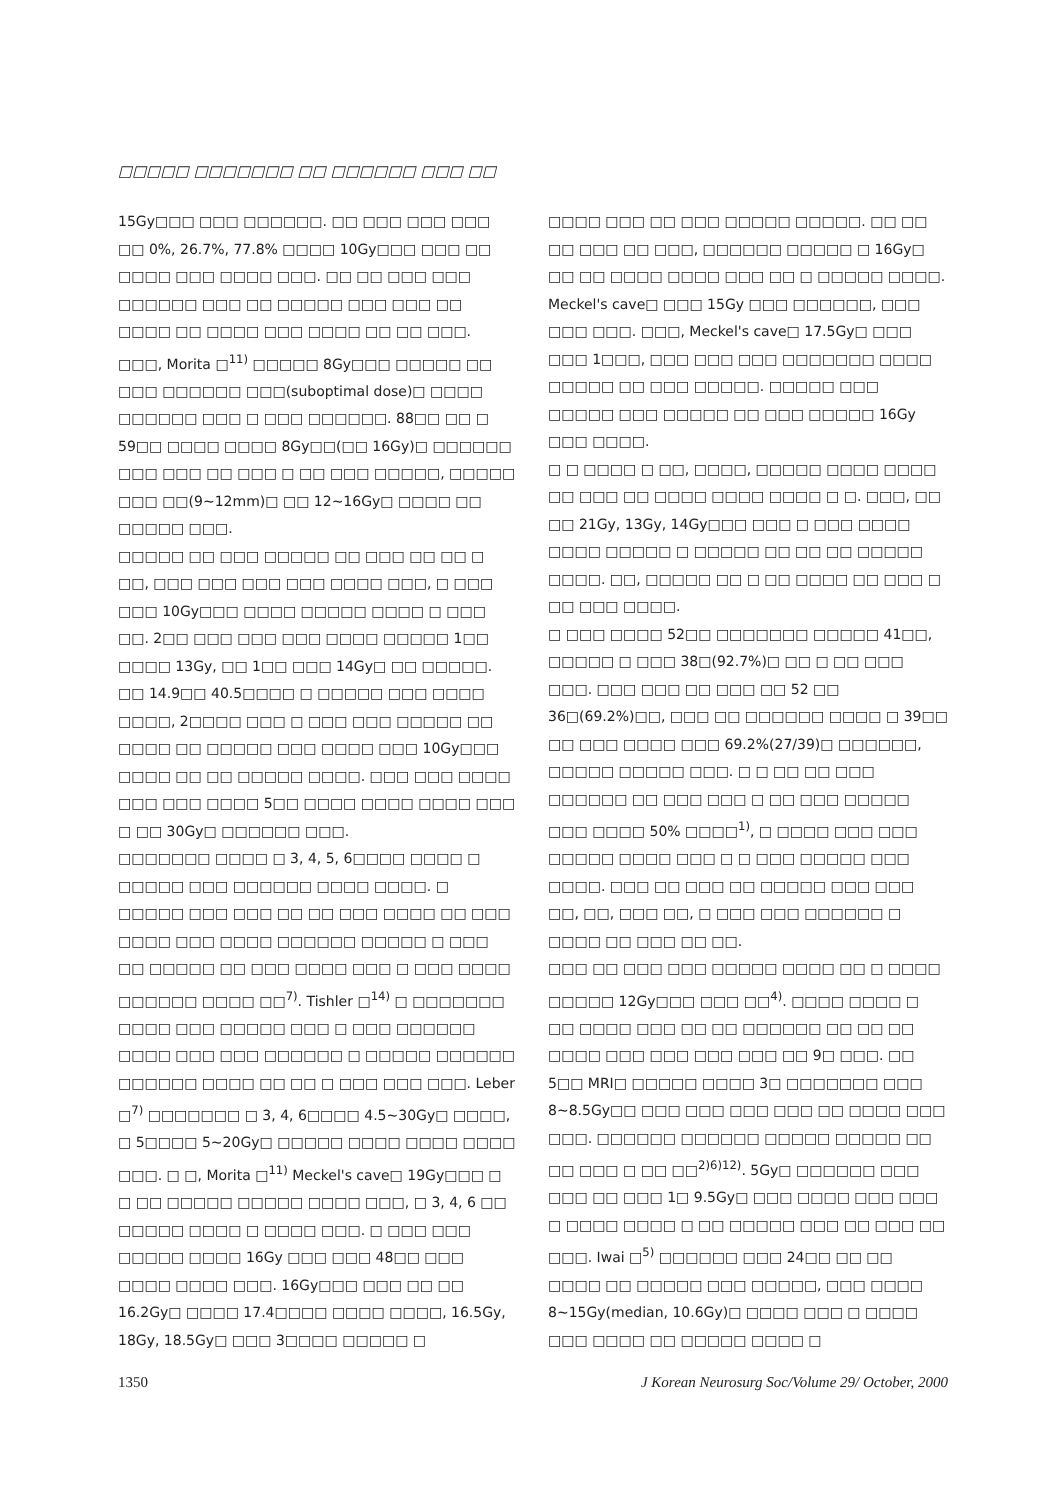□□□□□ □□□□□□□ □□ □□□□□□ □□□ □□
15Gy□□□ □□□ □□□□□□. □□ □□□ □□□ □□□ □□ 0%, 26.7%, 77.8% □□□□ 10Gy□□□ □□□ □□ □□□□ □□□ □□□□ □□□. □□ □□ □□□ □□□ □□□□□□ □□□ □□ □□□□□ □□□ □□□ □□ □□□□ □□ □□□□ □□□ □□□□ □□ □□ □□□. □□□, Morita □<sup>11)</sup> □□□□□ 8Gy□□□ □□□□□ □□ □□□ □□□□□□ □□□(suboptimal dose)□ □□□□ □□□□□□ □□□ □ □□□ □□□□□□. 88□□ □□ □ 59□□ □□□□ □□□□ 8Gy□□(□□ 16Gy)□ □□□□□□ □□□ □□□ □□ □□□ □ □□ □□□ □□□□□, □□□□□ □□□ □□(9~12mm)□ □□ 12~16Gy□ □□□□ □□ □□□□□ □□□.
□□□□□ □□ □□□ □□□□□ □□ □□□ □□ □□ □ □□, □□□ □□□ □□□ □□□ □□□□ □□□, □ □□□ □□□ 10Gy□□□ □□□□ □□□□□ □□□□ □ □□□ □□. 2□□ □□□ □□□ □□□ □□□□ □□□□□ 1□□ □□□□ 13Gy, □□ 1□□ □□□ 14Gy□ □□ □□□□□. □□ 14.9□□ 40.5□□□□ □ □□□□□ □□□ □□□□ □□□□, 2□□□□ □□□ □ □□□ □□□ □□□□□ □□ □□□□ □□ □□□□□ □□□ □□□□ □□□ 10Gy□□□ □□□□ □□ □□ □□□□□ □□□□. □□□ □□□ □□□□ □□□ □□□ □□□□ 5□□ □□□□ □□□□ □□□□ □□□ □ □□ 30Gy□ □□□□□□ □□□.
□□□□□□□ □□□□ □ 3, 4, 5, 6□□□□ □□□□ □ □□□□□ □□□ □□□□□□ □□□□ □□□□. □ □□□□□ □□□ □□□ □□ □□ □□□ □□□□ □□ □□□ □□□□ □□□ □□□□ □□□□□□ □□□□□ □ □□□ □□ □□□□□ □□ □□□ □□□□ □□□ □ □□□ □□□□ □□□□□□ □□□□ □□<sup>7)</sup>. Tishler □<sup>14)</sup> □ □□□□□□□ □□□□ □□□ □□□□□ □□□ □ □□□ □□□□□□ □□□□ □□□ □□□ □□□□□□ □ □□□□□ □□□□□□ □□□□□□ □□□□ □□ □□ □ □□□ □□□ □□□. Leber □<sup>7)</sup> □□□□□□□ □ 3, 4, 6□□□□ 4.5~30Gy□ □□□□, □ 5□□□□ 5~20Gy□ □□□□□ □□□□ □□□□ □□□□ □□□. □ □, Morita □<sup>11)</sup> Meckel's cave□ 19Gy□□□ □ □ □□ □□□□□ □□□□□ □□□□ □□□, □ 3, 4, 6 □□ □□□□□ □□□□ □ □□□□ □□□. □ □□□ □□□ □□□□□ □□□□ 16Gy □□□ □□□ 48□□ □□□ □□□□ □□□□ □□□. 16Gy□□□ □□□ □□ □□ 16.2Gy□ □□□□ 17.4□□□□ □□□□ □□□□, 16.5Gy, 18Gy, 18.5Gy□ □□□ 3□□□□ □□□□□ □
□□□□ □□□ □□ □□□ □□□□□ □□□□□. □□ □□ □□ □□□ □□ □□□, □□□□□□ □□□□□ □ 16Gy□ □□ □□ □□□□ □□□□ □□□ □□ □ □□□□□ □□□□. Meckel's cave□ □□□ 15Gy □□□ □□□□□□, □□□ □□□ □□□. □□□, Meckel's cave□ 17.5Gy□ □□□ □□□ 1□□□, □□□ □□□ □□□ □□□□□□□ □□□□ □□□□□ □□ □□□ □□□□□. □□□□□ □□□ □□□□□ □□□ □□□□□ □□ □□□ □□□□□ 16Gy □□□ □□□□.
□ □ □□□□ □ □□, □□□□, □□□□□ □□□□ □□□□ □□ □□□ □□ □□□□ □□□□ □□□□ □ □. □□□, □□ □□ 21Gy, 13Gy, 14Gy□□□ □□□ □ □□□ □□□□ □□□□ □□□□□ □ □□□□□ □□ □□ □□ □□□□□ □□□□. □□, □□□□□ □□ □ □□ □□□□ □□ □□□ □ □□ □□□ □□□□.
□ □□□ □□□□ 52□□ □□□□□□□ □□□□□ 41□□, □□□□□ □ □□□ 38□(92.7%)□ □□ □ □□ □□□ □□□. □□□ □□□ □□ □□□ □□ 52 □□ 36□(69.2%)□□, □□□ □□ □□□□□□ □□□□ □ 39□□ □□ □□□ □□□□ □□□ 69.2%(27/39)□ □□□□□□, □□□□□ □□□□□ □□□. □ □ □□ □□ □□□ □□□□□□ □□ □□□ □□□ □ □□ □□□ □□□□□ □□□ □□□□ 50% □□□□<sup>1)</sup>, □ □□□□ □□□ □□□ □□□□□ □□□□ □□□ □ □ □□□ □□□□□ □□□ □□□□. □□□ □□ □□□ □□ □□□□□ □□□ □□□ □□, □□, □□□ □□, □ □□□ □□□ □□□□□□ □ □□□□ □□ □□□ □□ □□.
□□□ □□ □□□ □□□ □□□□□ □□□□ □□ □ □□□□ □□□□□ 12Gy□□□ □□□ □□<sup>4)</sup>. □□□□ □□□□ □ □□ □□□□ □□□ □□ □□ □□□□□□ □□ □□ □□ □□□□ □□□ □□□ □□□ □□□ □□ 9□ □□□. □□ 5□□ MRI□ □□□□□ □□□□ 3□ □□□□□□□ □□□ 8~8.5Gy□□ □□□ □□□ □□□ □□□ □□ □□□□ □□□ □□□. □□□□□□ □□□□□□ □□□□□ □□□□□ □□ □□ □□□ □ □□ □□<sup>2)6)12)</sup>. 5Gy□ □□□□□□ □□□ □□□ □□ □□□ 1□ 9.5Gy□ □□□ □□□□ □□□ □□□ □ □□□□ □□□□ □ □□ □□□□□ □□□ □□ □□□ □□ □□□. Iwai □<sup>5)</sup> □□□□□□ □□□ 24□□ □□ □□ □□□□ □□ □□□□□ □□□ □□□□□, □□□ □□□□ 8~15Gy(median, 10.6Gy)□ □□□□ □□□ □ □□□□ □□□ □□□□ □□ □□□□□ □□□□ □
1350 J Korean Neurosurg Soc/Volume 29/ October, 2000